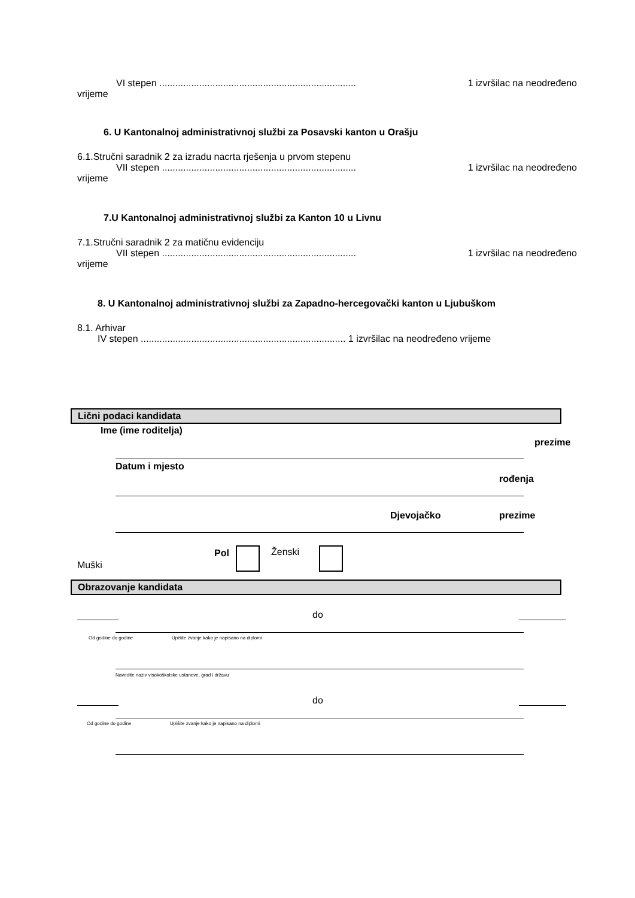VI stepen .......................................................................... 1 izvršilac na neodređeno
vrijeme
6. U Kantonalnoj administrativnoj službi za Posavski kanton u Orašju
6.1.Stručni saradnik 2 za izradu nacrta rješenja u prvom stepenu
VII stepen ......................................................................... 1 izvršilac na neodređeno
vrijeme
7.U Kantonalnoj administrativnoj službi za Kanton 10 u Livnu
7.1.Stručni saradnik 2 za matičnu evidenciju
VII stepen ......................................................................... 1 izvršilac na neodređeno
vrijeme
8. U Kantonalnoj administrativnoj službi za Zapadno-hercegovački kanton u Ljubuškom
8.1. Arhivar
IV stepen ............................................................................. 1 izvršilac na neodređeno vrijeme
Lični podaci kandidata
Ime (ime roditelja)
prezime
Datum i mjesto
rođenja
Djevojačko prezime
Pol Ženski
Muški
Obrazovanje kandidata
do
Od godine do godine
Upišite zvanje kako je napisano na diplomi
Navedite naziv visokoškolske ustanove, grad i državu
do
Od godine do godine
Upišite zvanje kako je napisano na diplomi